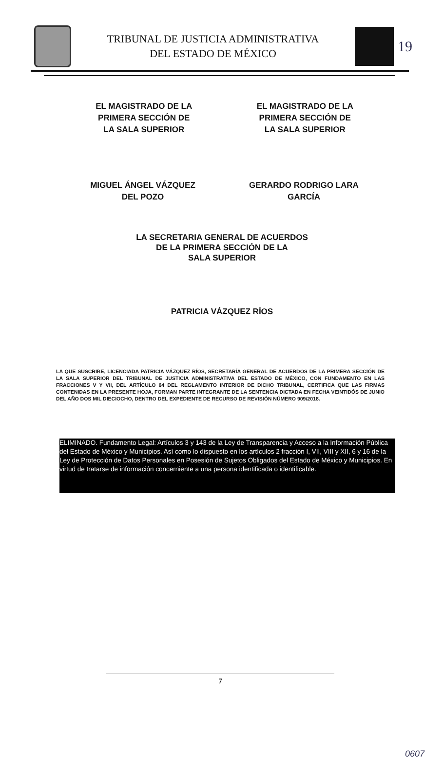TRIBUNAL DE JUSTICIA ADMINISTRATIVA
DEL ESTADO DE MÉXICO
19
EL MAGISTRADO DE LA
PRIMERA SECCIÓN DE
LA SALA SUPERIOR
EL MAGISTRADO DE LA
PRIMERA SECCIÓN DE
LA SALA SUPERIOR
MIGUEL ÁNGEL VÁZQUEZ
DEL POZO
GERARDO RODRIGO LARA
GARCÍA
LA SECRETARIA GENERAL DE ACUERDOS
DE LA PRIMERA SECCIÓN DE LA
SALA SUPERIOR
PATRICIA VÁZQUEZ RÍOS
LA QUE SUSCRIBE, LICENCIADA PATRICIA VÁZQUEZ RÍOS, SECRETARÍA GENERAL DE ACUERDOS DE LA PRIMERA SECCIÓN DE LA SALA SUPERIOR DEL TRIBUNAL DE JUSTICIA ADMINISTRATIVA DEL ESTADO DE MÉXICO, CON FUNDAMENTO EN LAS FRACCIONES V Y VII, DEL ARTÍCULO 64 DEL REGLAMENTO INTERIOR DE DICHO TRIBUNAL, CERTIFICA QUE LAS FIRMAS CONTENIDAS EN LA PRESENTE HOJA, FORMAN PARTE INTEGRANTE DE LA SENTENCIA DICTADA EN FECHA VEINTIDÓS DE JUNIO DEL AÑO DOS MIL DIECIOCHO, DENTRO DEL EXPEDIENTE DE RECURSO DE REVISIÓN NÚMERO 909/2018.
ELIMINADO. Fundamento Legal: Artículos 3 y 143 de la Ley de Transparencia y Acceso a la Información Pública del Estado de México y Municipios. Así como lo dispuesto en los artículos 2 fracción I, VII, VIII y XII, 6 y 16 de la Ley de Protección de Datos Personales en Posesión de Sujetos Obligados del Estado de México y Municipios. En virtud de tratarse de información concerniente a una persona identificada o identificable.
7
0607